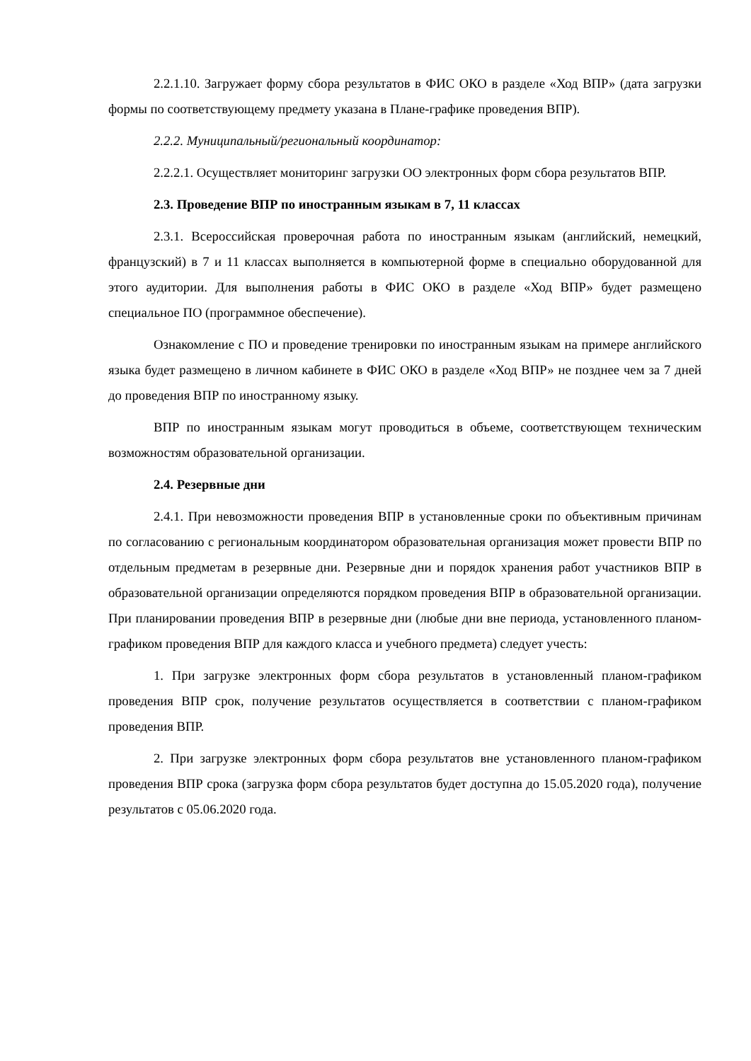2.2.1.10. Загружает форму сбора результатов в ФИС ОКО в разделе «Ход ВПР» (дата загрузки формы по соответствующему предмету указана в Плане-графике проведения ВПР).
2.2.2. Муниципальный/региональный координатор:
2.2.2.1. Осуществляет мониторинг загрузки ОО электронных форм сбора результатов ВПР.
2.3. Проведение ВПР по иностранным языкам в 7, 11 классах
2.3.1. Всероссийская проверочная работа по иностранным языкам (английский, немецкий, французский) в 7 и 11 классах выполняется в компьютерной форме в специально оборудованной для этого аудитории. Для выполнения работы в ФИС ОКО в разделе «Ход ВПР» будет размещено специальное ПО (программное обеспечение).
Ознакомление с ПО и проведение тренировки по иностранным языкам на примере английского языка будет размещено в личном кабинете в ФИС ОКО в разделе «Ход ВПР» не позднее чем за 7 дней до проведения ВПР по иностранному языку.
ВПР по иностранным языкам могут проводиться в объеме, соответствующем техническим возможностям образовательной организации.
2.4. Резервные дни
2.4.1. При невозможности проведения ВПР в установленные сроки по объективным причинам по согласованию с региональным координатором образовательная организация может провести ВПР по отдельным предметам в резервные дни. Резервные дни и порядок хранения работ участников ВПР в образовательной организации определяются порядком проведения ВПР в образовательной организации. При планировании проведения ВПР в резервные дни (любые дни вне периода, установленного планом-графиком проведения ВПР для каждого класса и учебного предмета) следует учесть:
1. При загрузке электронных форм сбора результатов в установленный планом-графиком проведения ВПР срок, получение результатов осуществляется в соответствии с планом-графиком проведения ВПР.
2. При загрузке электронных форм сбора результатов вне установленного планом-графиком проведения ВПР срока (загрузка форм сбора результатов будет доступна до 15.05.2020 года), получение результатов с 05.06.2020 года.